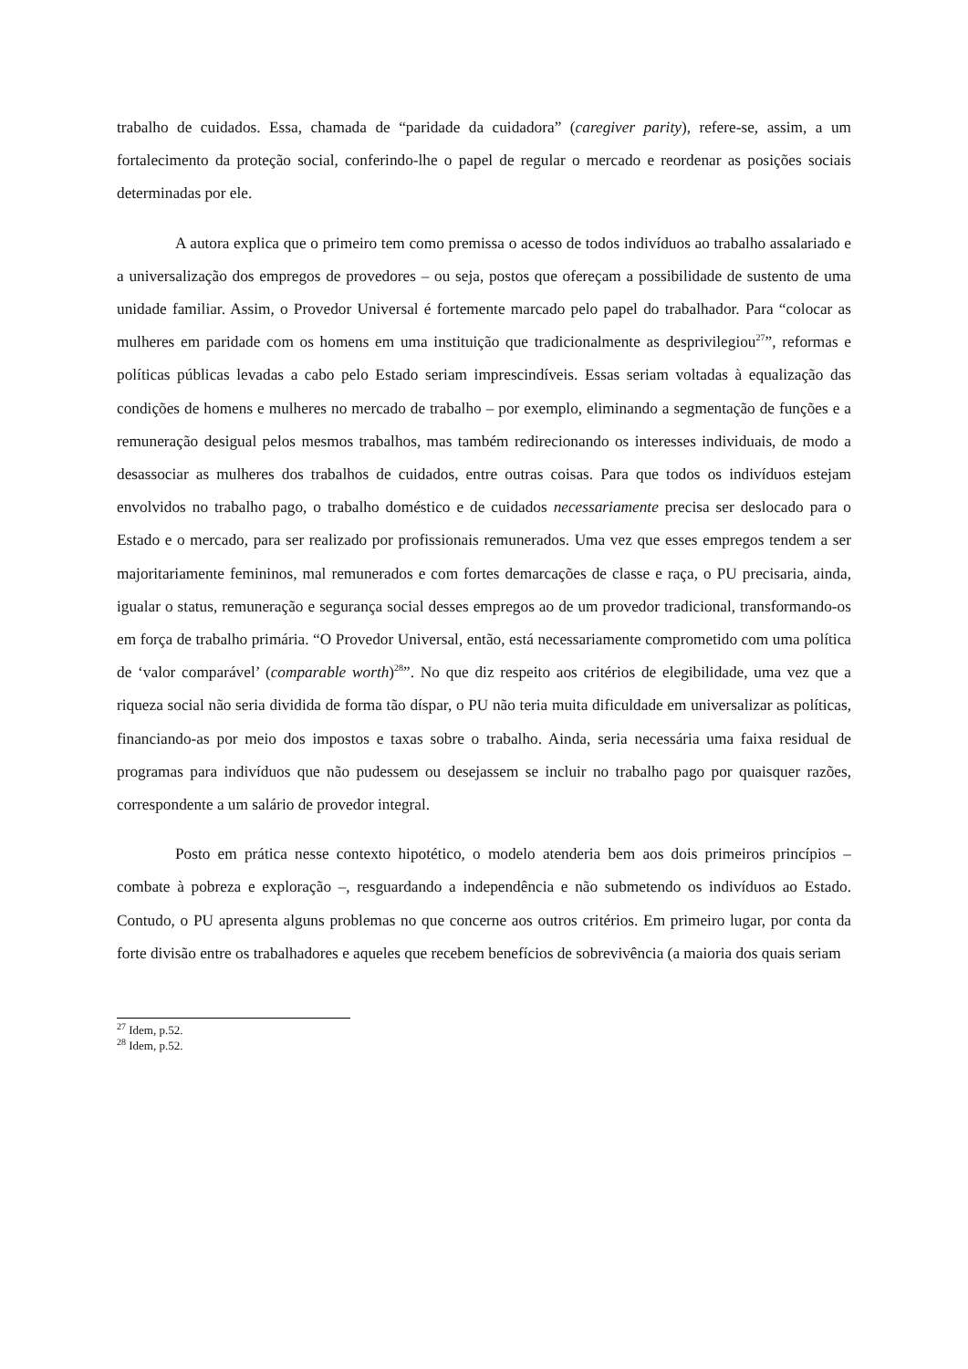trabalho de cuidados. Essa, chamada de “paridade da cuidadora” (caregiver parity), refere-se, assim, a um fortalecimento da proteção social, conferindo-lhe o papel de regular o mercado e reordenar as posições sociais determinadas por ele.
A autora explica que o primeiro tem como premissa o acesso de todos indivíduos ao trabalho assalariado e a universalização dos empregos de provedores – ou seja, postos que ofereçam a possibilidade de sustento de uma unidade familiar. Assim, o Provedor Universal é fortemente marcado pelo papel do trabalhador. Para “colocar as mulheres em paridade com os homens em uma instituição que tradicionalmente as desprivilegiou<sup>27</sup>”, reformas e políticas públicas levadas a cabo pelo Estado seriam imprescindíveis. Essas seriam voltadas à equalização das condições de homens e mulheres no mercado de trabalho – por exemplo, eliminando a segmentação de funções e a remuneração desigual pelos mesmos trabalhos, mas também redirecionando os interesses individuais, de modo a desassociar as mulheres dos trabalhos de cuidados, entre outras coisas. Para que todos os indivíduos estejam envolvidos no trabalho pago, o trabalho doméstico e de cuidados necessariamente precisa ser deslocado para o Estado e o mercado, para ser realizado por profissionais remunerados. Uma vez que esses empregos tendem a ser majoritariamente femininos, mal remunerados e com fortes demarcações de classe e raça, o PU precisaria, ainda, igualar o status, remuneração e segurança social desses empregos ao de um provedor tradicional, transformando-os em força de trabalho primária. “O Provedor Universal, então, está necessariamente comprometido com uma política de ‘valor comparável’ (comparable worth)<sup>28</sup>”. No que diz respeito aos critérios de elegibilidade, uma vez que a riqueza social não seria dividida de forma tão díspar, o PU não teria muita dificuldade em universalizar as políticas, financiando-as por meio dos impostos e taxas sobre o trabalho. Ainda, seria necessária uma faixa residual de programas para indivíduos que não pudessem ou desejassem se incluir no trabalho pago por quaisquer razões, correspondente a um salário de provedor integral.
Posto em prática nesse contexto hipotético, o modelo atenderia bem aos dois primeiros princípios – combate à pobreza e exploração –, resguardando a independência e não submetendo os indivíduos ao Estado. Contudo, o PU apresenta alguns problemas no que concerne aos outros critérios. Em primeiro lugar, por conta da forte divisão entre os trabalhadores e aqueles que recebem benefícios de sobrevivência (a maioria dos quais seriam
<sup>27</sup> Idem, p.52.
<sup>28</sup> Idem, p.52.